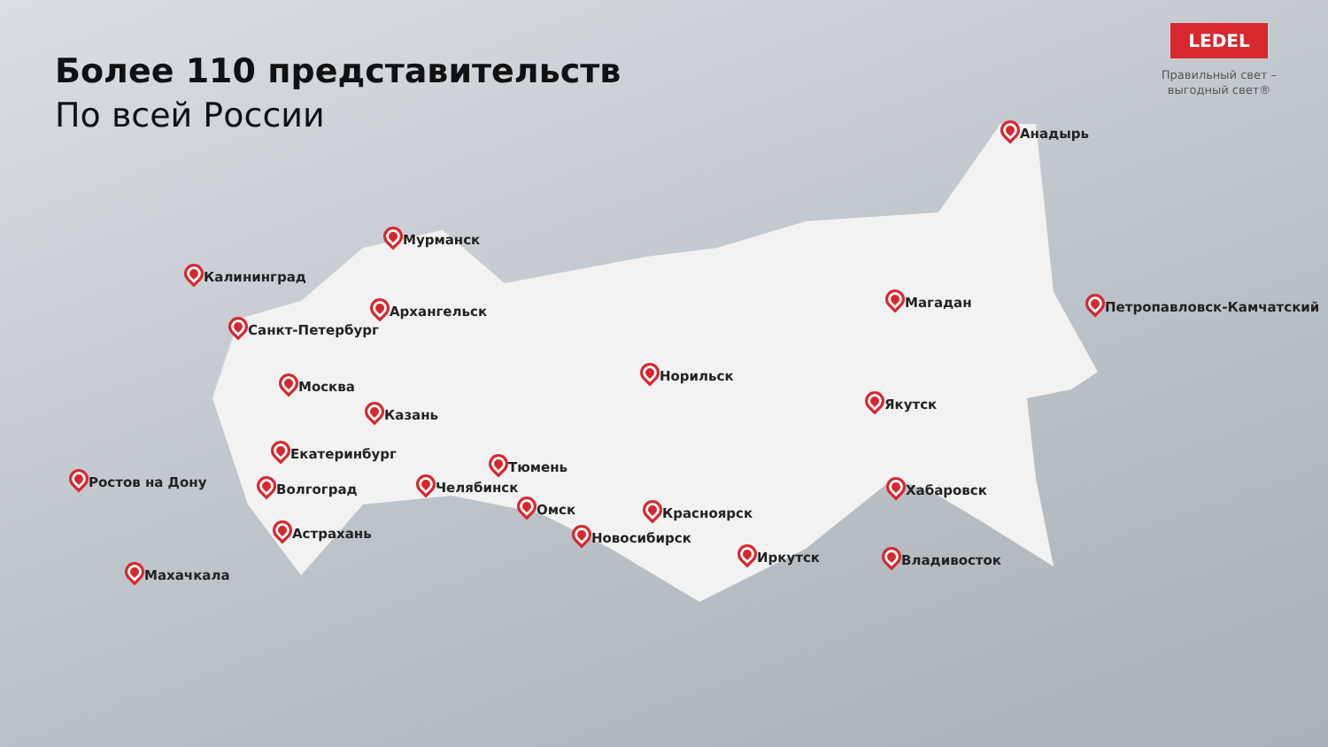Более 110 представительств
По всей России
LEDEL
Правильный свет –
выгодный свет®
Анадырь
Мурманск
Калининград
Архангельск
Магадан Петропавловск-Камчатский
Санкт-Петербург
Норильск
Москва
Казань
Якутск
Екатеринбург
Тюмень
Ростов на Дону Волгоград Челябинск Хабаровск
Омск Красноярск
Астрахань Новосибирск
Иркутск Владивосток
Махачкала